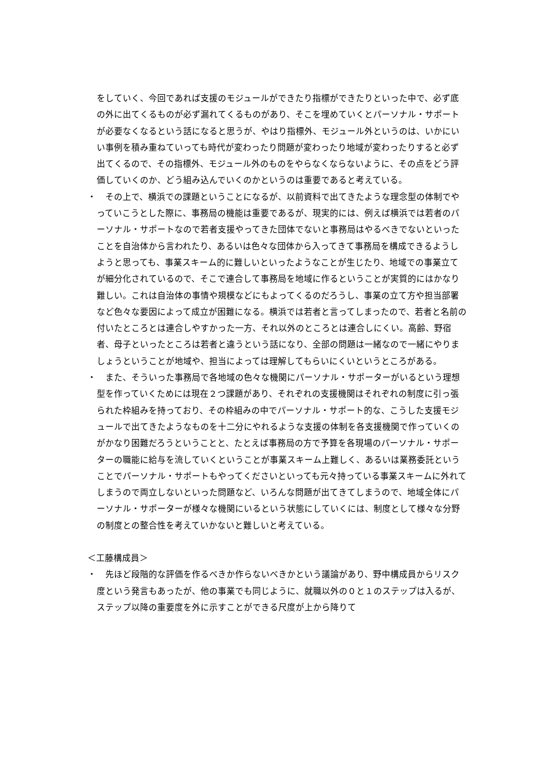をしていく、今回であれば支援のモジュールができたり指標ができたりといった中で、必ず底の外に出てくるものが必ず漏れてくるものがあり、そこを埋めていくとパーソナル・サポートが必要なくなるという話になると思うが、やはり指標外、モジュール外というのは、いかにいい事例を積み重ねていっても時代が変わったり問題が変わったり地域が変わったりすると必ず出てくるので、その指標外、モジュール外のものをやらなくならないように、その点をどう評価していくのか、どう組み込んでいくのかというのは重要であると考えている。
・ 　その上で、横浜での課題ということになるが、以前資料で出てきたような理念型の体制でやっていこうとした際に、事務局の機能は重要であるが、現実的には、例えば横浜では若者のパーソナル・サポートなので若者支援やってきた団体でないと事務局はやるべきでないといったことを自治体から言われたり、あるいは色々な団体から入ってきて事務局を構成できるようしようと思っても、事業スキーム的に難しいといったようなことが生じたり、地域での事業立てが細分化されているので、そこで連合して事務局を地域に作るということが実質的にはかなり難しい。これは自治体の事情や規模などにもよってくるのだろうし、事業の立て方や担当部署など色々な要因によって成立が困難になる。横浜では若者と言ってしまったので、若者と名前の付いたところとは連合しやすかった一方、それ以外のところとは連合しにくい。高齢、野宿者、母子といったところは若者と違うという話になり、全部の問題は一緒なので一緒にやりましょうということが地域や、担当によっては理解してもらいにくいというところがある。
・ 　また、そういった事務局で各地域の色々な機関にパーソナル・サポーターがいるという理想型を作っていくためには現在２つ課題があり、それぞれの支援機関はそれぞれの制度に引っ張られた枠組みを持っており、その枠組みの中でパーソナル・サポート的な、こうした支援モジュールで出てきたようなものを十二分にやれるような支援の体制を各支援機関で作っていくのがかなり困難だろうということと、たとえば事務局の方で予算を各現場のパーソナル・サポーターの職能に給与を流していくということが事業スキーム上難しく、あるいは業務委託ということでパーソナル・サポートもやってくださいといっても元々持っている事業スキームに外れてしまうので両立しないといった問題など、いろんな問題が出てきてしまうので、地域全体にパーソナル・サポーターが様々な機関にいるという状態にしていくには、制度として様々な分野の制度との整合性を考えていかないと難しいと考えている。
＜工藤構成員＞
・ 　先ほど段階的な評価を作るべきか作らないべきかという議論があり、野中構成員からリスク度という発言もあったが、他の事業でも同じように、就職以外の０と１のステップは入るが、ステップ以降の重要度を外に示すことができる尺度が上から降りて